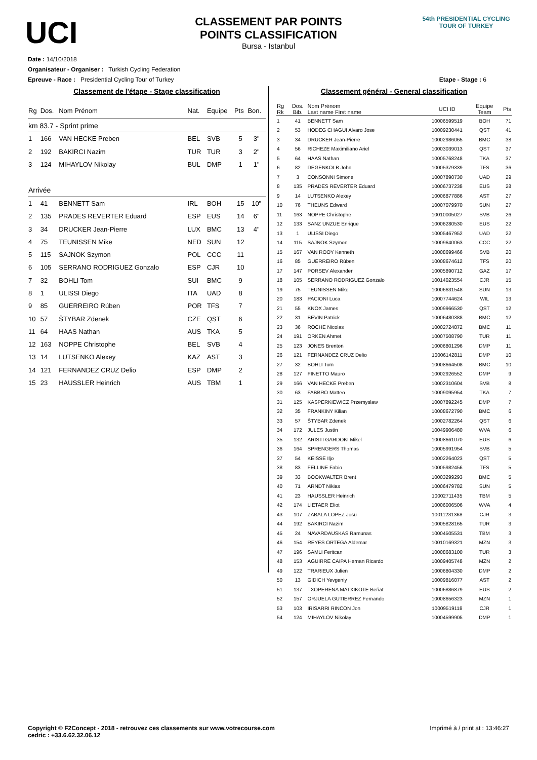UCI
CLASSEMENT PAR POINTS
POINTS CLASSIFICATION
Bursa - Istanbul
54th PRESIDENTIAL CYCLING TOUR OF TURKEY
Date : 14/10/2018
Organisateur - Organiser : Turkish Cycling Federation
Epreuve - Race : Presidential Cycling Tour of Turkey Etape - Stage : 6
Classement de l'étape - Stage classification
| Rg | Dos. | Nom Prénom | Nat. | Equipe | Pts | Bon. |
| --- | --- | --- | --- | --- | --- | --- |
| km 83.7 - Sprint prime | | | | | | |
| 1 | 166 | VAN HECKE Preben | BEL | SVB | 5 | 3" |
| 2 | 192 | BAKIRCI Nazim | TUR | TUR | 3 | 2" |
| 3 | 124 | MIHAYLOV Nikolay | BUL | DMP | 1 | 1" |
| Arrivée | | | | | | |
| 1 | 41 | BENNETT Sam | IRL | BOH | 15 | 10" |
| 2 | 135 | PRADES REVERTER Eduard | ESP | EUS | 14 | 6" |
| 3 | 34 | DRUCKER Jean-Pierre | LUX | BMC | 13 | 4" |
| 4 | 75 | TEUNISSEN Mike | NED | SUN | 12 | |
| 5 | 115 | SAJNOK Szymon | POL | CCC | 11 | |
| 6 | 105 | SERRANO RODRIGUEZ Gonzalo | ESP | CJR | 10 | |
| 7 | 32 | BOHLI Tom | SUI | BMC | 9 | |
| 8 | 1 | ULISSI Diego | ITA | UAD | 8 | |
| 9 | 85 | GUERREIRO Rúben | POR | TFS | 7 | |
| 10 | 57 | ŠTYBAR Zdenek | CZE | QST | 6 | |
| 11 | 64 | HAAS Nathan | AUS | TKA | 5 | |
| 12 | 163 | NOPPE Christophe | BEL | SVB | 4 | |
| 13 | 14 | LUTSENKO Alexey | KAZ | AST | 3 | |
| 14 | 121 | FERNANDEZ CRUZ Delio | ESP | DMP | 2 | |
| 15 | 23 | HAUSSLER Heinrich | AUS | TBM | 1 | |
Classement général - General classification
| Rg Rk | Dos. Bib. | Nom Prénom Last name First name | UCI ID | Equipe Team | Pts |
| --- | --- | --- | --- | --- | --- |
| 1 | 41 | BENNETT Sam | 10006599519 | BOH | 71 |
| 2 | 53 | HODEG CHAGUI Alvaro Jose | 10009230441 | QST | 41 |
| 3 | 34 | DRUCKER Jean-Pierre | 10002986065 | BMC | 38 |
| 4 | 56 | RICHEZE Maximiliano Ariel | 10003039013 | QST | 37 |
| 5 | 64 | HAAS Nathan | 10005768248 | TKA | 37 |
| 6 | 82 | DEGENKOLB John | 10005379339 | TFS | 36 |
| 7 | 3 | CONSONNI Simone | 10007890730 | UAD | 29 |
| 8 | 135 | PRADES REVERTER Eduard | 10006737238 | EUS | 28 |
| 9 | 14 | LUTSENKO Alexey | 10006877886 | AST | 27 |
| 10 | 76 | THEUNS Edward | 10007079970 | SUN | 27 |
| 11 | 163 | NOPPE Christophe | 10010005027 | SVB | 26 |
| 12 | 133 | SANZ UNZUE Enrique | 10006280530 | EUS | 22 |
| 13 | 1 | ULISSI Diego | 10005467952 | UAD | 22 |
| 14 | 115 | SAJNOK Szymon | 10009640063 | CCC | 22 |
| 15 | 167 | VAN ROOY Kenneth | 10008699466 | SVB | 20 |
| 16 | 85 | GUERREIRO Rúben | 10008674612 | TFS | 20 |
| 17 | 147 | PORSEV Alexander | 10005890712 | GAZ | 17 |
| 18 | 105 | SERRANO RODRIGUEZ Gonzalo | 10014023554 | CJR | 15 |
| 19 | 75 | TEUNISSEN Mike | 10006631548 | SUN | 13 |
| 20 | 183 | PACIONI Luca | 10007744624 | WIL | 13 |
| 21 | 55 | KNOX James | 10009966530 | QST | 12 |
| 22 | 31 | BEVIN Patrick | 10006480388 | BMC | 12 |
| 23 | 36 | ROCHE Nicolas | 10002724872 | BMC | 11 |
| 24 | 191 | ORKEN Ahmet | 10007508790 | TUR | 11 |
| 25 | 123 | JONES Brenton | 10006801296 | DMP | 11 |
| 26 | 121 | FERNANDEZ CRUZ Delio | 10006142811 | DMP | 10 |
| 27 | 32 | BOHLI Tom | 10008664508 | BMC | 10 |
| 28 | 127 | FINETTO Mauro | 10002926552 | DMP | 9 |
| 29 | 166 | VAN HECKE Preben | 10002310604 | SVB | 8 |
| 30 | 63 | FABBRO Matteo | 10009095954 | TKA | 7 |
| 31 | 125 | KASPERKIEWICZ Przemyslaw | 10007892245 | DMP | 7 |
| 32 | 35 | FRANKINY Kilian | 10008672790 | BMC | 6 |
| 33 | 57 | ŠTYBAR Zdenek | 10002782264 | QST | 6 |
| 34 | 172 | JULES Justin | 10049906480 | WVA | 6 |
| 35 | 132 | ARISTI GARDOKI Mikel | 10008661070 | EUS | 6 |
| 36 | 164 | SPRENGERS Thomas | 10005991954 | SVB | 5 |
| 37 | 54 | KEISSE Iljo | 10002264023 | QST | 5 |
| 38 | 83 | FELLINE Fabio | 10005982456 | TFS | 5 |
| 39 | 33 | BOOKWALTER Brent | 10003299293 | BMC | 5 |
| 40 | 71 | ARNDT Nikias | 10006479782 | SUN | 5 |
| 41 | 23 | HAUSSLER Heinrich | 10002711435 | TBM | 5 |
| 42 | 174 | LIETAER Eliot | 10006006506 | WVA | 4 |
| 43 | 107 | ZABALA LOPEZ Josu | 10011231368 | CJR | 3 |
| 44 | 192 | BAKIRCI Nazim | 10005828165 | TUR | 3 |
| 45 | 24 | NAVARDAUSKAS Ramunas | 10004505531 | TBM | 3 |
| 46 | 154 | REYES ORTEGA Aldemar | 10010169321 | MZN | 3 |
| 47 | 196 | SAMLI Feritcan | 10008683100 | TUR | 3 |
| 48 | 153 | AGUIRRE CAIPA Hernan Ricardo | 10009405748 | MZN | 2 |
| 49 | 122 | TRARIEUX Julien | 10006804330 | DMP | 2 |
| 50 | 13 | GIDICH Yevgeniy | 10009816077 | AST | 2 |
| 51 | 137 | TXOPERENA MATXIKOTE Beñat | 10006886879 | EUS | 2 |
| 52 | 157 | ORJUELA GUTIERREZ Fernando | 10008656323 | MZN | 1 |
| 53 | 103 | IRISARRI RINCON Jon | 10009519118 | CJR | 1 |
| 54 | 124 | MIHAYLOV Nikolay | 10004599905 | DMP | 1 |
Copyright © F2Concept - 2018 - retrouvez ces classements sur www.votrecourse.com
cedric : +33.6.62.32.06.12 Imprimé à / print at : 13:46:27